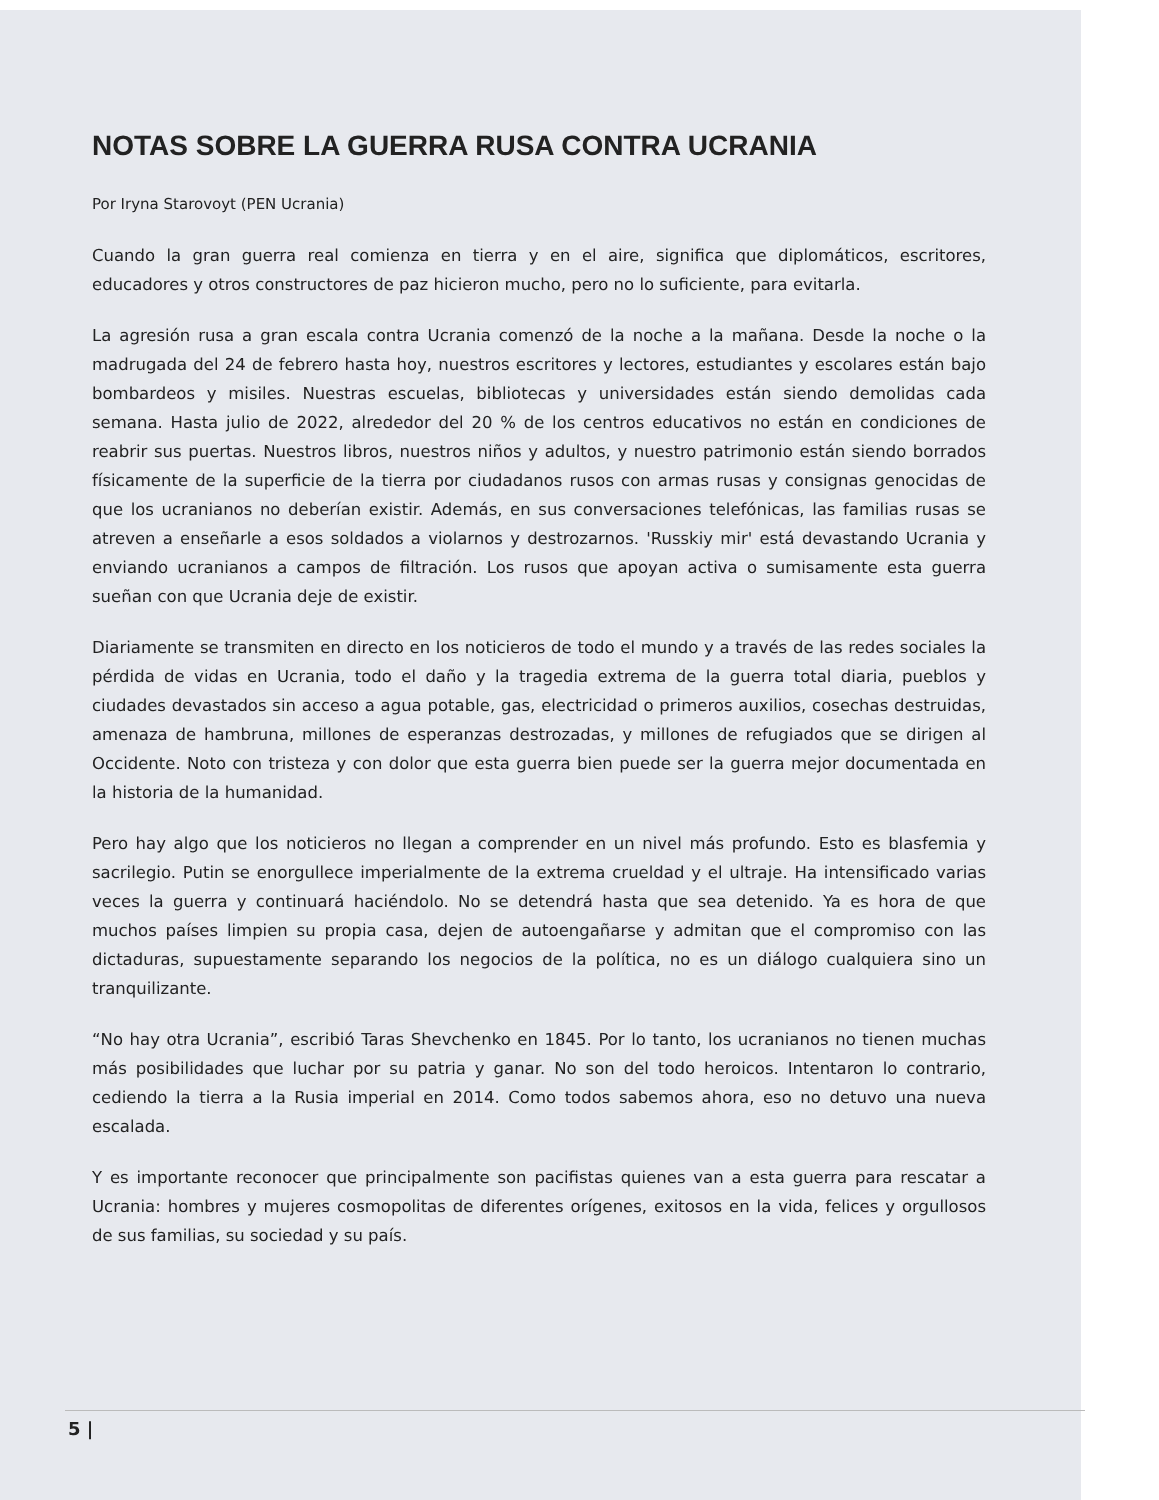NOTAS SOBRE LA GUERRA RUSA CONTRA UCRANIA
Por Iryna Starovoyt (PEN Ucrania)
Cuando la gran guerra real comienza en tierra y en el aire, significa que diplomáticos, escritores, educadores y otros constructores de paz hicieron mucho, pero no lo suficiente, para evitarla.
La agresión rusa a gran escala contra Ucrania comenzó de la noche a la mañana. Desde la noche o la madrugada del 24 de febrero hasta hoy, nuestros escritores y lectores, estudiantes y escolares están bajo bombardeos y misiles. Nuestras escuelas, bibliotecas y universidades están siendo demolidas cada semana. Hasta julio de 2022, alrededor del 20 % de los centros educativos no están en condiciones de reabrir sus puertas. Nuestros libros, nuestros niños y adultos, y nuestro patrimonio están siendo borrados físicamente de la superficie de la tierra por ciudadanos rusos con armas rusas y consignas genocidas de que los ucranianos no deberían existir. Además, en sus conversaciones telefónicas, las familias rusas se atreven a enseñarle a esos soldados a violarnos y destrozarnos. 'Russkiy mir' está devastando Ucrania y enviando ucranianos a campos de filtración. Los rusos que apoyan activa o sumisamente esta guerra sueñan con que Ucrania deje de existir.
Diariamente se transmiten en directo en los noticieros de todo el mundo y a través de las redes sociales la pérdida de vidas en Ucrania, todo el daño y la tragedia extrema de la guerra total diaria, pueblos y ciudades devastados sin acceso a agua potable, gas, electricidad o primeros auxilios, cosechas destruidas, amenaza de hambruna, millones de esperanzas destrozadas, y millones de refugiados que se dirigen al Occidente. Noto con tristeza y con dolor que esta guerra bien puede ser la guerra mejor documentada en la historia de la humanidad.
Pero hay algo que los noticieros no llegan a comprender en un nivel más profundo. Esto es blasfemia y sacrilegio. Putin se enorgullece imperialmente de la extrema crueldad y el ultraje. Ha intensificado varias veces la guerra y continuará haciéndolo. No se detendrá hasta que sea detenido. Ya es hora de que muchos países limpien su propia casa, dejen de autoengañarse y admitan que el compromiso con las dictaduras, supuestamente separando los negocios de la política, no es un diálogo cualquiera sino un tranquilizante.
“No hay otra Ucrania”, escribió Taras Shevchenko en 1845. Por lo tanto, los ucranianos no tienen muchas más posibilidades que luchar por su patria y ganar. No son del todo heroicos. Intentaron lo contrario, cediendo la tierra a la Rusia imperial en 2014. Como todos sabemos ahora, eso no detuvo una nueva escalada.
Y es importante reconocer que principalmente son pacifistas quienes van a esta guerra para rescatar a Ucrania: hombres y mujeres cosmopolitas de diferentes orígenes, exitosos en la vida, felices y orgullosos de sus familias, su sociedad y su país.
5 |